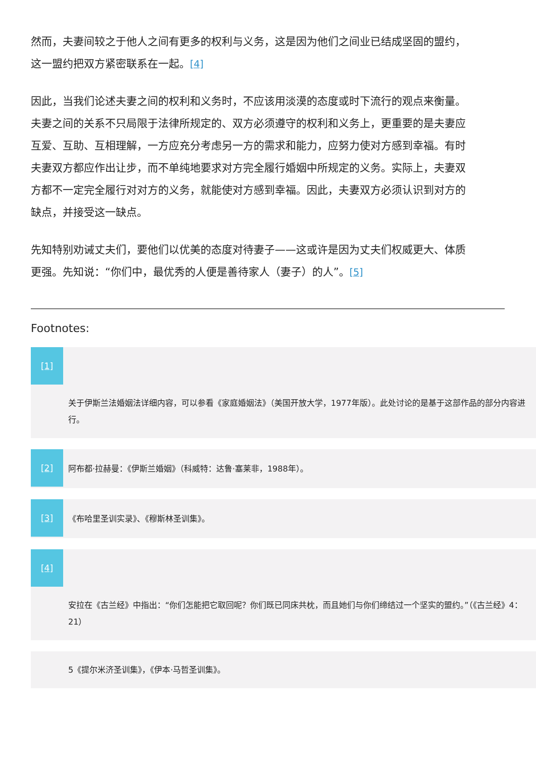然而，夫妻间较之于他人之间有更多的权利与义务，这是因为他们之间业已结成坚固的盟约，这一盟约把双方紧密联系在一起。[4]
因此，当我们论述夫妻之间的权利和义务时，不应该用淡漠的态度或时下流行的观点来衡量。夫妻之间的关系不只局限于法律所规定的、双方必须遵守的权利和义务上，更重要的是夫妻应互爱、互助、互相理解，一方应充分考虑另一方的需求和能力，应努力使对方感到幸福。有时夫妻双方都应作出让步，而不单纯地要求对方完全履行婚姻中所规定的义务。实际上，夫妻双方都不一定完全履行对对方的义务，就能使对方感到幸福。因此，夫妻双方必须认识到对方的缺点，并接受这一缺点。
先知特别劝诫丈夫们，要他们以优美的态度对待妻子——这或许是因为丈夫们权威更大、体质更强。先知说：“你们中，最优秀的人便是善待家人（妻子）的人”。[5]
Footnotes:
[1]
关于伊斯兰法婚姻法详细内容，可以参看《家庭婚姻法》（美国开放大学，1977年版）。此处讨论的是基于这部作品的部分内容进行。
[2]
阿布都·拉赫曼：《伊斯兰婚姻》（科威特：达鲁·塞莱非，1988年）。
[3]
《布哈里圣训实录》、《穆斯林圣训集》。
[4]
安拉在《古兰经》中指出：“你们怎能把它取回呢？你们既已同床共枕，而且她们与你们缔结过一个坚实的盟约。”（《古兰经》4：21）
5《提尔米济圣训集》，《伊本·马哲圣训集》。